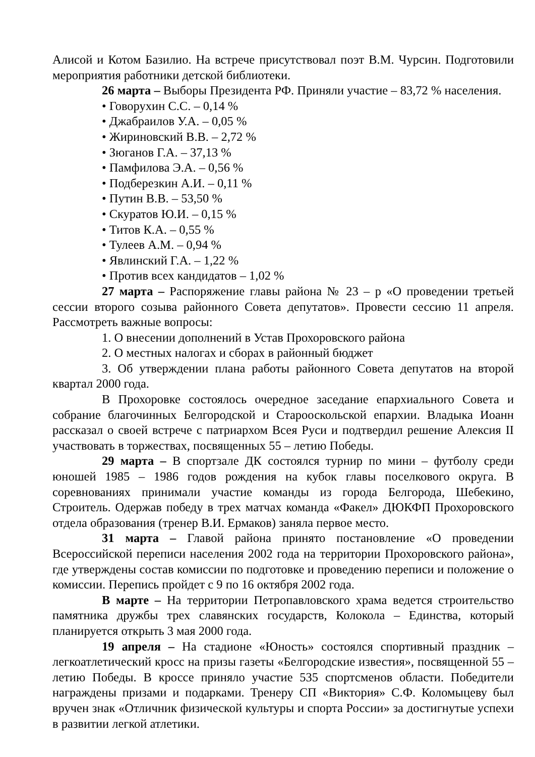Алисой и Котом Базилио. На встрече присутствовал поэт В.М. Чурсин. Подготовили мероприятия работники детской библиотеки.
26 марта – Выборы Президента РФ. Приняли участие – 83,72 % населения.
• Говорухин С.С. – 0,14 %
• Джабраилов У.А. – 0,05 %
• Жириновский В.В. – 2,72 %
• Зюганов Г.А. – 37,13 %
• Памфилова Э.А. – 0,56 %
• Подберезкин А.И. – 0,11 %
• Путин В.В. – 53,50 %
• Скуратов Ю.И. – 0,15 %
• Титов К.А. – 0,55 %
• Тулеев А.М. – 0,94 %
• Явлинский Г.А. – 1,22 %
• Против всех кандидатов – 1,02 %
27 марта – Распоряжение главы района № 23 – р «О проведении третьей сессии второго созыва районного Совета депутатов». Провести сессию 11 апреля. Рассмотреть важные вопросы:
1. О внесении дополнений в Устав Прохоровского района
2. О местных налогах и сборах в районный бюджет
3. Об утверждении плана работы районного Совета депутатов на второй квартал 2000 года.
В Прохоровке состоялось очередное заседание епархиального Совета и собрание благочинных Белгородской и Старооскольской епархии. Владыка Иоанн рассказал о своей встрече с патриархом Всея Руси и подтвердил решение Алексия II участвовать в торжествах, посвященных 55 – летию Победы.
29 марта – В спортзале ДК состоялся турнир по мини – футболу среди юношей 1985 – 1986 годов рождения на кубок главы поселкового округа. В соревнованиях принимали участие команды из города Белгорода, Шебекино, Строитель. Одержав победу в трех матчах команда «Факел» ДЮКФП Прохоровского отдела образования (тренер В.И. Ермаков) заняла первое место.
31 марта – Главой района принято постановление «О проведении Всероссийской переписи населения 2002 года на территории Прохоровского района», где утверждены состав комиссии по подготовке и проведению переписи и положение о комиссии. Перепись пройдет с 9 по 16 октября 2002 года.
В марте – На территории Петропавловского храма ведется строительство памятника дружбы трех славянских государств, Колокола – Единства, который планируется открыть 3 мая 2000 года.
19 апреля – На стадионе «Юность» состоялся спортивный праздник – легкоатлетический кросс на призы газеты «Белгородские известия», посвященной 55 – летию Победы. В кроссе приняло участие 535 спортсменов области. Победители награждены призами и подарками. Тренеру СП «Виктория» С.Ф. Коломыцеву был вручен знак «Отличник физической культуры и спорта России» за достигнутые успехи в развитии легкой атлетики.